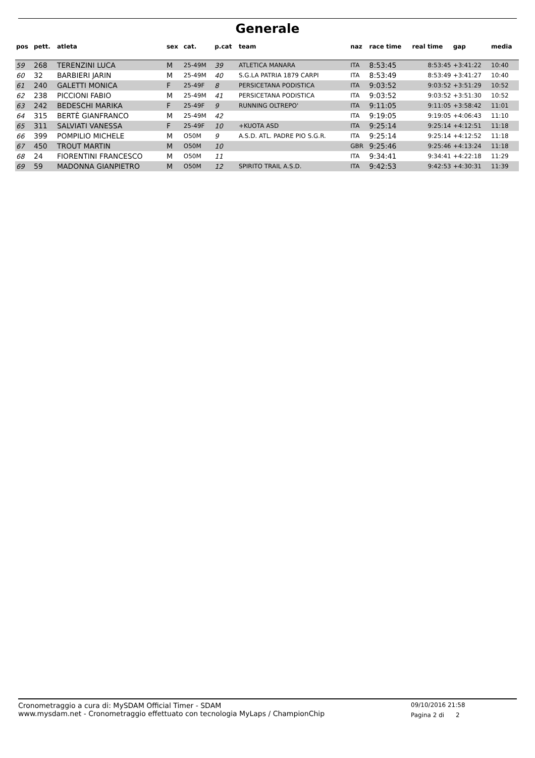Generale
| pos | pett. | atleta | sex | cat. | p.cat | team | naz | race time | real time | gap | media |
| --- | --- | --- | --- | --- | --- | --- | --- | --- | --- | --- | --- |
| 59 | 268 | TERENZINI LUCA | M | 25-49M | 39 | ATLETICA MANARA | ITA | 8:53:45 | 8:53:45 | +3:41:22 | 10:40 |
| 60 | 32 | BARBIERI JARIN | M | 25-49M | 40 | S.G.LA PATRIA 1879 CARPI | ITA | 8:53:49 | 8:53:49 | +3:41:27 | 10:40 |
| 61 | 240 | GALETTI MONICA | F | 25-49F | 8 | PERSICETANA PODISTICA | ITA | 9:03:52 | 9:03:52 | +3:51:29 | 10:52 |
| 62 | 238 | PICCIONI FABIO | M | 25-49M | 41 | PERSICETANA PODISTICA | ITA | 9:03:52 | 9:03:52 | +3:51:30 | 10:52 |
| 63 | 242 | BEDESCHI MARIKA | F | 25-49F | 9 | RUNNING OLTREPO' | ITA | 9:11:05 | 9:11:05 | +3:58:42 | 11:01 |
| 64 | 315 | BERTÈ GIANFRANCO | M | 25-49M | 42 | | ITA | 9:19:05 | 9:19:05 | +4:06:43 | 11:10 |
| 65 | 311 | SALVIATI VANESSA | F | 25-49F | 10 | +KUOTA ASD | ITA | 9:25:14 | 9:25:14 | +4:12:51 | 11:18 |
| 66 | 399 | POMPILIO MICHELE | M | O50M | 9 | A.S.D. ATL. PADRE PIO S.G.R. | ITA | 9:25:14 | 9:25:14 | +4:12:52 | 11:18 |
| 67 | 450 | TROUT MARTIN | M | O50M | 10 | | GBR | 9:25:46 | 9:25:46 | +4:13:24 | 11:18 |
| 68 | 24 | FIORENTINI FRANCESCO | M | O50M | 11 | | ITA | 9:34:41 | 9:34:41 | +4:22:18 | 11:29 |
| 69 | 59 | MADONNA GIANPIETRO | M | O50M | 12 | SPIRITO TRAIL A.S.D. | ITA | 9:42:53 | 9:42:53 | +4:30:31 | 11:39 |
Cronometraggio a cura di: MySDAM Official Timer - SDAM
www.mysdam.net - Cronometraggio effettuato con tecnologia MyLaps / ChampionChip
09/10/2016 21:58
Pagina 2 di 2